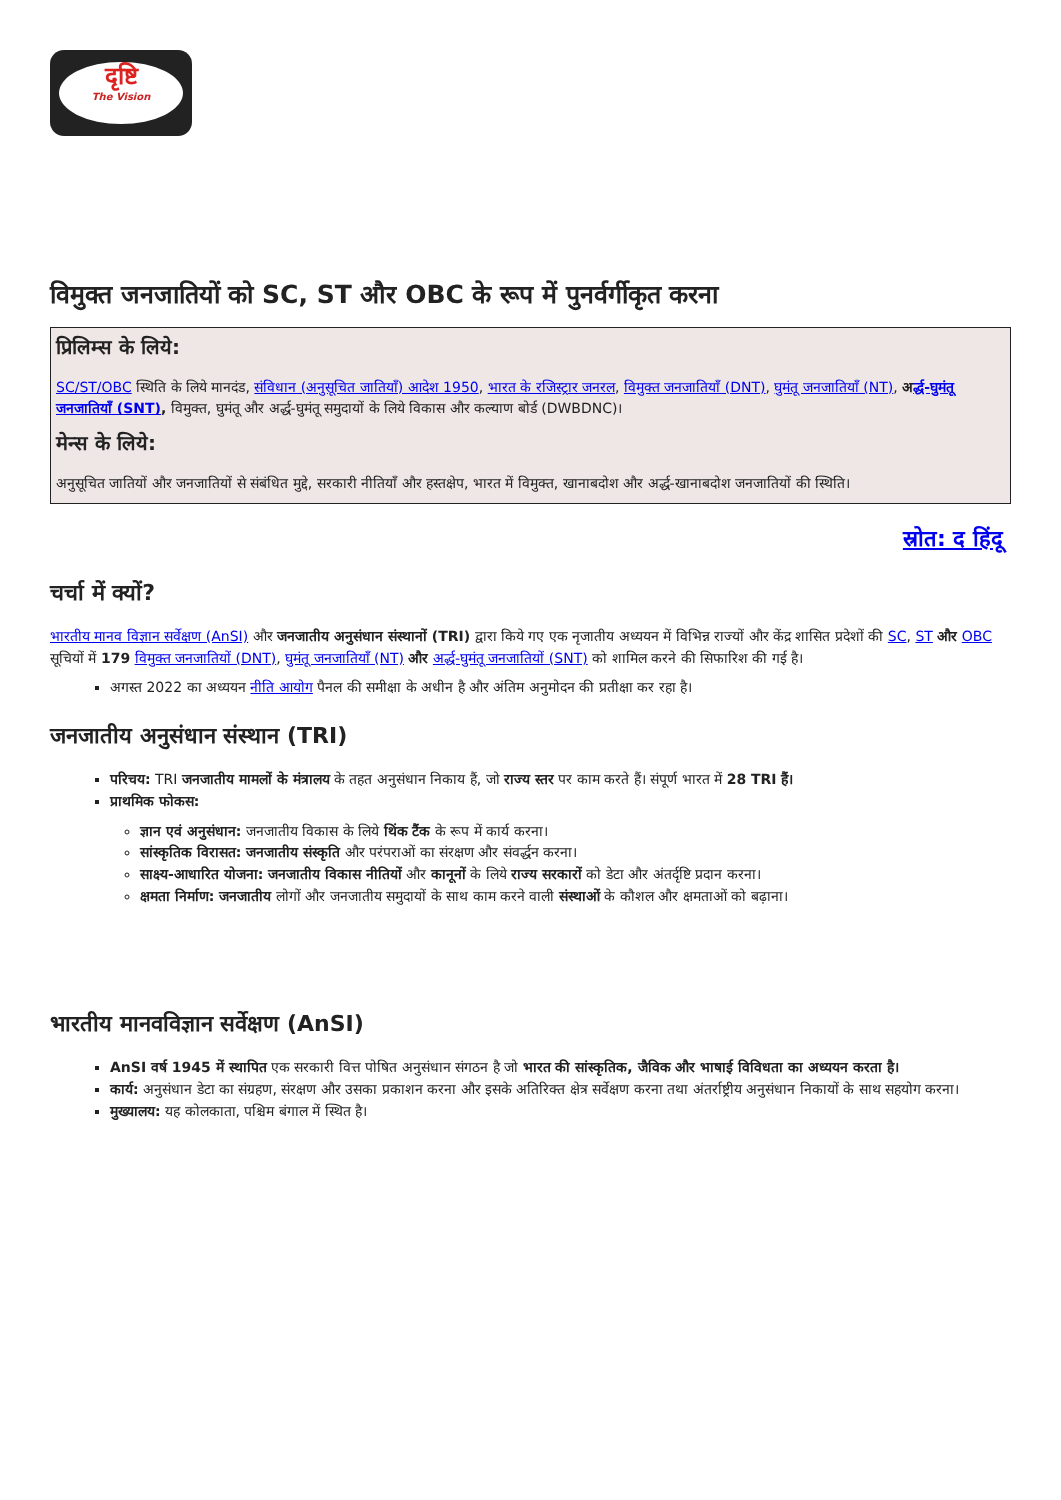दृष्टि
The Vision
विमुक्त जनजातियों को SC, ST और OBC के रूप में पुनर्वर्गीकृत करना
प्रिलिम्स के लिये:
SC/ST/OBC स्थिति के लिये मानदंड, संविधान (अनुसूचित जातियाँ) आदेश 1950, भारत के रजिस्ट्रार जनरल, विमुक्त जनजातियाँ (DNT), घुमंतू जनजातियाँ (NT), अर्द्ध-घुमंतू जनजातियाँ (SNT), विमुक्त, घुमंतू और अर्द्ध-घुमंतू समुदायों के लिये विकास और कल्याण बोर्ड (DWBDNC)।
मेन्स के लिये:
अनुसूचित जातियों और जनजातियों से संबंधित मुद्दे, सरकारी नीतियाँ और हस्तक्षेप, भारत में विमुक्त, खानाबदोश और अर्द्ध-खानाबदोश जनजातियों की स्थिति।
स्रोत: द हिंदू
चर्चा में क्यों?
भारतीय मानव विज्ञान सर्वेक्षण (AnSI) और जनजातीय अनुसंधान संस्थानों (TRI) द्वारा किये गए एक नृजातीय अध्ययन में विभिन्न राज्यों और केंद्र शासित प्रदेशों की SC, ST और OBC सूचियों में 179 विमुक्त जनजातियों (DNT), घुमंतू जनजातियाँ (NT) और अर्द्ध-घुमंतू जनजातियों (SNT) को शामिल करने की सिफारिश की गई है।
अगस्त 2022 का अध्ययन नीति आयोग पैनल की समीक्षा के अधीन है और अंतिम अनुमोदन की प्रतीक्षा कर रहा है।
जनजातीय अनुसंधान संस्थान (TRI)
परिचय: TRI जनजातीय मामलों के मंत्रालय के तहत अनुसंधान निकाय हैं, जो राज्य स्तर पर काम करते हैं। संपूर्ण भारत में 28 TRI हैं।
प्राथमिक फोकस:
ज्ञान एवं अनुसंधान: जनजातीय विकास के लिये थिंक टैंक के रूप में कार्य करना।
सांस्कृतिक विरासत: जनजातीय संस्कृति और परंपराओं का संरक्षण और संवर्द्धन करना।
साक्ष्य-आधारित योजना: जनजातीय विकास नीतियों और कानूनों के लिये राज्य सरकारों को डेटा और अंतर्दृष्टि प्रदान करना।
क्षमता निर्माण: जनजातीय लोगों और जनजातीय समुदायों के साथ काम करने वाली संस्थाओं के कौशल और क्षमताओं को बढ़ाना।
भारतीय मानवविज्ञान सर्वेक्षण (AnSI)
AnSI वर्ष 1945 में स्थापित एक सरकारी वित्त पोषित अनुसंधान संगठन है जो भारत की सांस्कृतिक, जैविक और भाषाई विविधता का अध्ययन करता है।
कार्य: अनुसंधान डेटा का संग्रहण, संरक्षण और उसका प्रकाशन करना और इसके अतिरिक्त क्षेत्र सर्वेक्षण करना तथा अंतर्राष्ट्रीय अनुसंधान निकायों के साथ सहयोग करना।
मुख्यालय: यह कोलकाता, पश्चिम बंगाल में स्थित है।